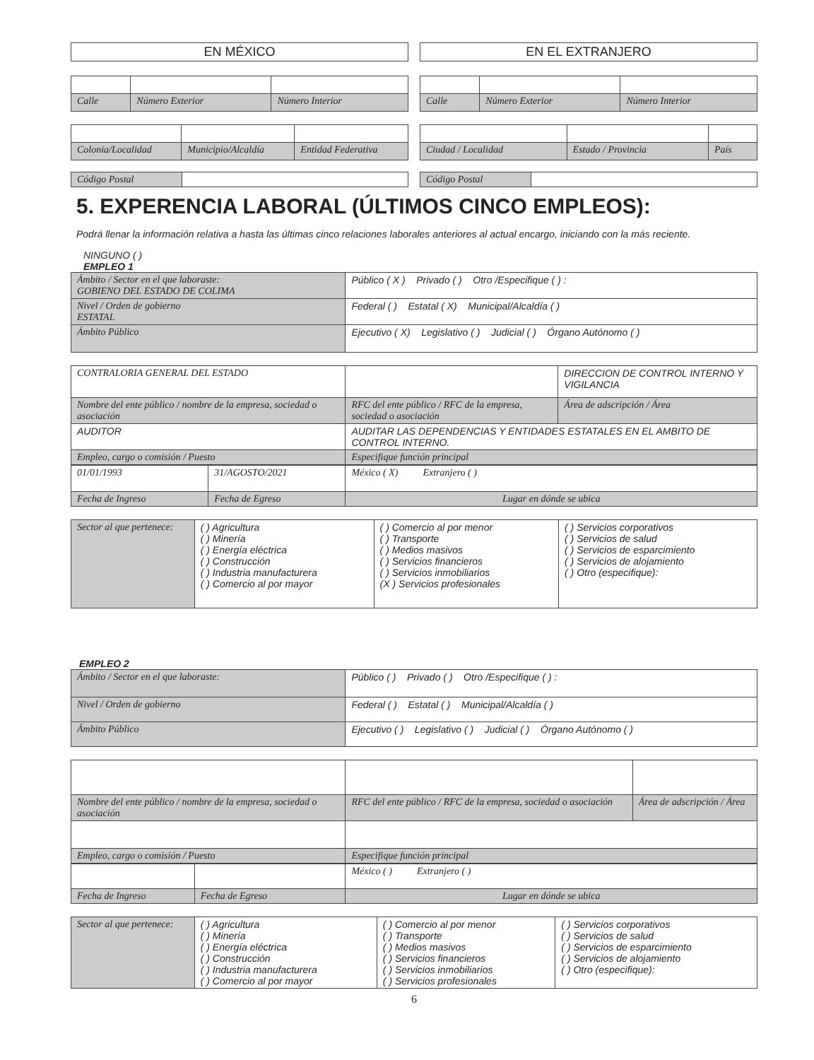EN MÉXICO
| Calle | Número Exterior | Número Interior |
| Colonia/Localidad | Municipio/Alcaldía | Entidad Federativa |
| Código Postal | |
EN EL EXTRANJERO
| Calle | Número Exterior | Número Interior |
| Ciudad / Localidad | Estado / Provincia | País |
| Código Postal | |
5. EXPERENCIA LABORAL (ÚLTIMOS CINCO EMPLEOS):
Podrá llenar la información relativa a hasta las últimas cinco relaciones laborales anteriores al actual encargo, iniciando con la más reciente.
NINGUNO ( )
EMPLEO 1
| Ámbito / Sector en el que laboraste: GOBIENO DEL ESTADO DE COLIMA | Público ( X ) Privado ( ) Otro /Especifique ( ) : |
| Nivel / Orden de gobierno ESTATAL | Federal ( ) Estatal ( X) Municipal/Alcaldía ( ) |
| Ámbito Público | Ejecutivo ( X) Legislativo ( ) Judicial ( ) Órgano Autónomo ( ) |
| CONTRALORIA GENERAL DEL ESTADO | | DIRECCION DE CONTROL INTERNO Y VIGILANCIA |
| Nombre del ente público / nombre de la empresa, sociedad o asociación | RFC del ente público / RFC de la empresa, sociedad o asociación | Área de adscripción / Área |
| AUDITOR | AUDITAR LAS DEPENDENCIAS Y ENTIDADES ESTATALES EN EL AMBITO DE CONTROL INTERNO. | |
| Empleo, cargo o comisión / Puesto | Especifique función principal | |
| 01/01/1993 | 31/AGOSTO/2021 | México ( X) Extranjero ( ) |
| Fecha de Ingreso | Fecha de Egreso | Lugar en dónde se ubica |
| Sector al que pertenece: | ( ) Agricultura ( ) Minería ( ) Energía eléctrica ( ) Construcción ( ) Industria manufacturera ( ) Comercio al por mayor | ( ) Comercio al por menor ( ) Transporte ( ) Medios masivos ( ) Servicios financieros ( ) Servicios inmobiliarios (X ) Servicios profesionales | ( ) Servicios corporativos ( ) Servicios de salud ( ) Servicios de esparcimiento ( ) Servicios de alojamiento ( ) Otro (especifique): |
EMPLEO 2
| Ámbito / Sector en el que laboraste: | Público ( ) Privado ( ) Otro /Especifique ( ) : |
| Nivel / Orden de gobierno | Federal ( ) Estatal ( ) Municipal/Alcaldía ( ) |
| Ámbito Público | Ejecutivo ( ) Legislativo ( ) Judicial ( ) Órgano Autónomo ( ) |
| Nombre del ente público / nombre de la empresa, sociedad o asociación | RFC del ente público / RFC de la empresa, sociedad o asociación | Área de adscripción / Área |
| Empleo, cargo o comisión / Puesto | Especifique función principal | |
| | | México ( ) Extranjero ( ) |
| Fecha de Ingreso | Fecha de Egreso | Lugar en dónde se ubica |
| Sector al que pertenece: | ( ) Agricultura ( ) Minería ( ) Energía eléctrica ( ) Construcción ( ) Industria manufacturera ( ) Comercio al por mayor | ( ) Comercio al por menor ( ) Transporte ( ) Medios masivos ( ) Servicios financieros ( ) Servicios inmobiliarios ( ) Servicios profesionales | ( ) Servicios corporativos ( ) Servicios de salud ( ) Servicios de esparcimiento ( ) Servicios de alojamiento ( ) Otro (especifique): |
6